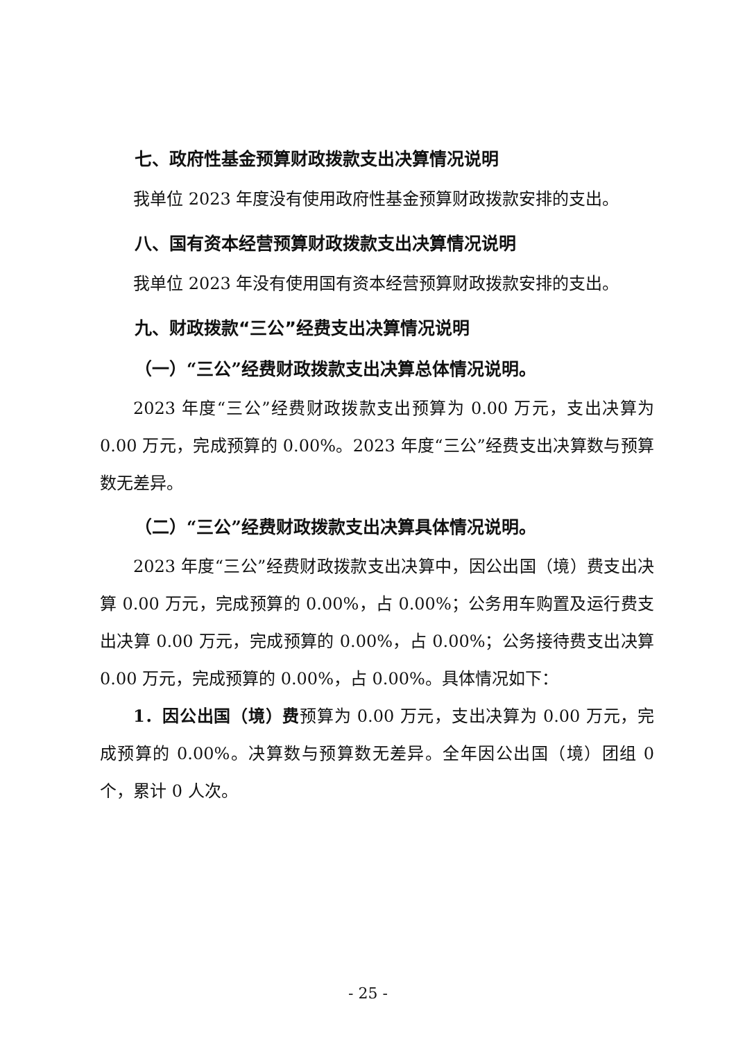七、政府性基金预算财政拨款支出决算情况说明
我单位 2023 年度没有使用政府性基金预算财政拨款安排的支出。
八、国有资本经营预算财政拨款支出决算情况说明
我单位 2023 年没有使用国有资本经营预算财政拨款安排的支出。
九、财政拨款“三公”经费支出决算情况说明
（一）“三公”经费财政拨款支出决算总体情况说明。
2023 年度“三公”经费财政拨款支出预算为 0.00 万元，支出决算为 0.00 万元，完成预算的 0.00%。2023 年度“三公”经费支出决算数与预算数无差异。
（二）“三公”经费财政拨款支出决算具体情况说明。
2023 年度“三公”经费财政拨款支出决算中，因公出国（境）费支出决算 0.00 万元，完成预算的 0.00%，占 0.00%；公务用车购置及运行费支出决算 0.00 万元，完成预算的 0.00%，占 0.00%；公务接待费支出决算 0.00 万元，完成预算的 0.00%，占 0.00%。具体情况如下：
1．因公出国（境）费预算为 0.00 万元，支出决算为 0.00 万元，完成预算的 0.00%。决算数与预算数无差异。全年因公出国（境）团组 0 个，累计 0 人次。
- 25 -